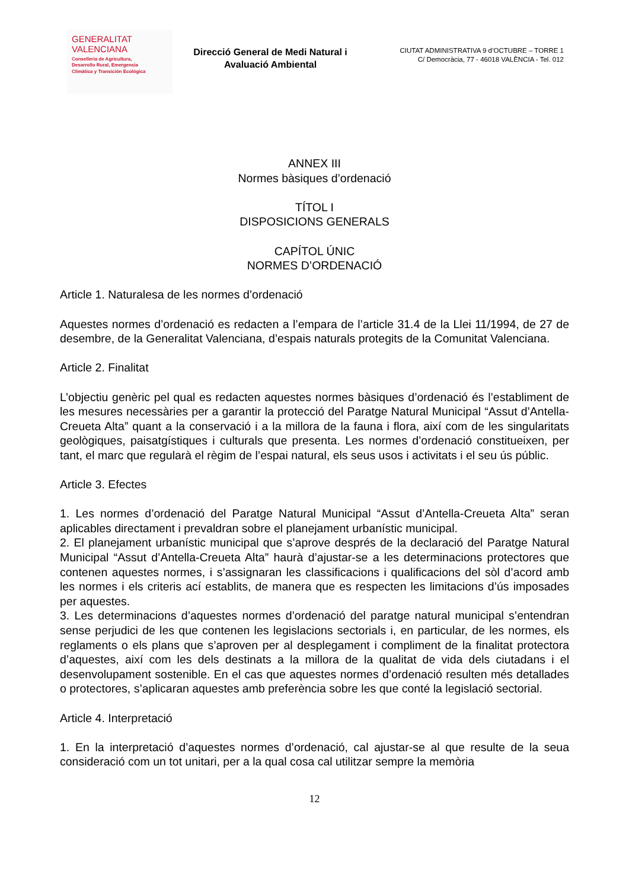GENERALITAT
VALENCIANA
Conselleria de Agricultura,
Desarrollo Rural, Emergencia
Climática y Transición Ecológica
Direcció General de Medi Natural i Avaluació Ambiental
CIUTAT ADMINISTRATIVA 9 d’OCTUBRE – TORRE 1
C/ Democràcia, 77 - 46018 VALÈNCIA - Tel. 012
ANNEX III
Normes bàsiques d’ordenació
TÍTOL I
DISPOSICIONS GENERALS
CAPÍTOL ÚNIC
NORMES D’ORDENACIÓ
Article 1. Naturalesa de les normes d’ordenació
Aquestes normes d’ordenació es redacten a l’empara de l’article 31.4 de la Llei 11/1994, de 27 de desembre, de la Generalitat Valenciana, d’espais naturals protegits de la Comunitat Valenciana.
Article 2. Finalitat
L’objectiu genèric pel qual es redacten aquestes normes bàsiques d’ordenació és l’establiment de les mesures necessàries per a garantir la protecció del Paratge Natural Municipal “Assut d’Antella-Creueta Alta” quant a la conservació i a la millora de la fauna i flora, així com de les singularitats geològiques, paisatgístiques i culturals que presenta. Les normes d’ordenació constitueixen, per tant, el marc que regularà el règim de l’espai natural, els seus usos i activitats i el seu ús públic.
Article 3. Efectes
1. Les normes d’ordenació del Paratge Natural Municipal “Assut d’Antella-Creueta Alta” seran aplicables directament i prevaldran sobre el planejament urbanístic municipal.
2. El planejament urbanístic municipal que s’aprove després de la declaració del Paratge Natural Municipal “Assut d’Antella-Creueta Alta” haurà d’ajustar-se a les determinacions protectores que contenen aquestes normes, i s’assignaran les classificacions i qualificacions del sòl d’acord amb les normes i els criteris ací establits, de manera que es respecten les limitacions d’ús imposades per aquestes.
3. Les determinacions d’aquestes normes d’ordenació del paratge natural municipal s’entendran sense perjudici de les que contenen les legislacions sectorials i, en particular, de les normes, els reglaments o els plans que s’aproven per al desplegament i compliment de la finalitat protectora d’aquestes, així com les dels destinats a la millora de la qualitat de vida dels ciutadans i el desenvolupament sostenible. En el cas que aquestes normes d’ordenació resulten més detallades o protectores, s’aplicaran aquestes amb preferència sobre les que conté la legislació sectorial.
Article 4. Interpretació
1. En la interpretació d’aquestes normes d’ordenació, cal ajustar-se al que resulte de la seua consideració com un tot unitari, per a la qual cosa cal utilitzar sempre la memòria
12